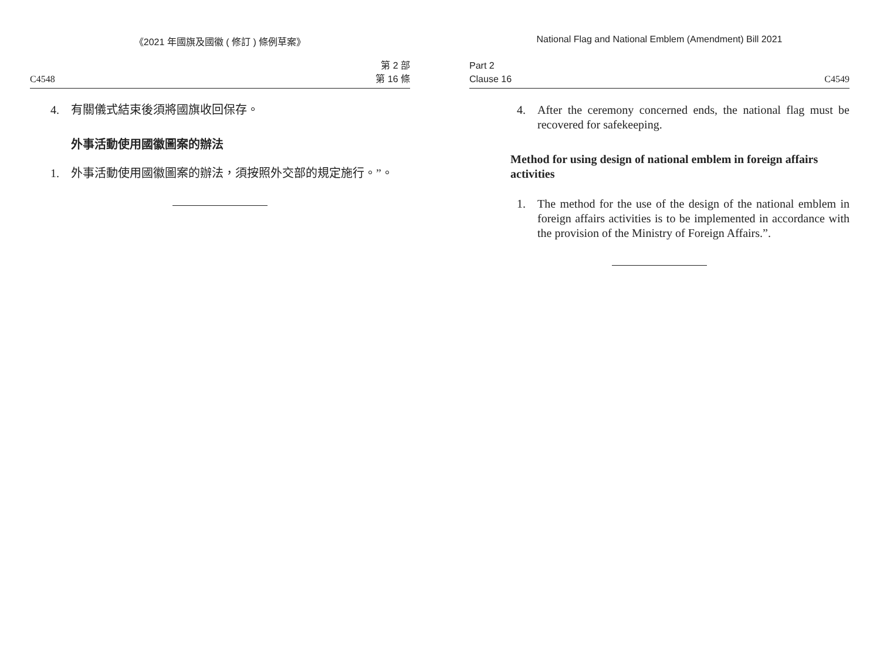《2021 年國旗及國徽 ( 修訂 ) 條例草案》
C4548 第 2 部
第 16 條
4. 有關儀式結束後須將國旗收回保存。
外事活動使用國徽圖案的辦法
1. 外事活動使用國徽圖案的辦法，須按照外交部的規定施行。”。
National Flag and National Emblem (Amendment) Bill 2021
Part 2
Clause 16 C4549
4. After the ceremony concerned ends, the national flag must be recovered for safekeeping.
Method for using design of national emblem in foreign affairs activities
1. The method for the use of the design of the national emblem in foreign affairs activities is to be implemented in accordance with the provision of the Ministry of Foreign Affairs.”.